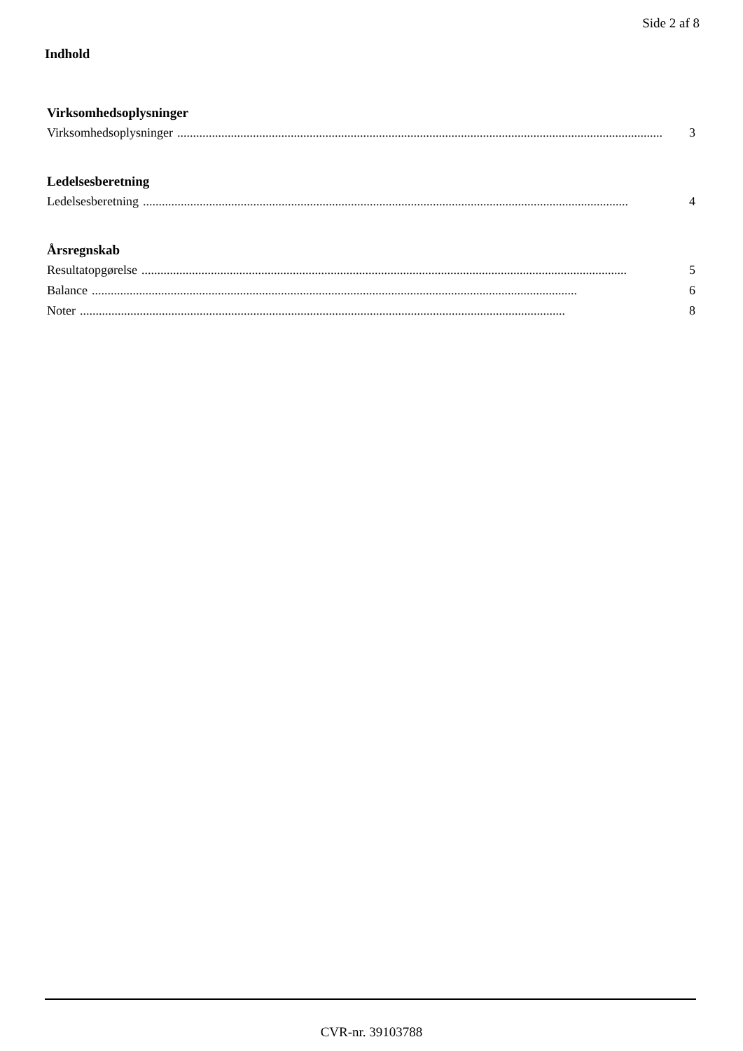Side 2 af 8
Indhold
Virksomhedsoplysninger
Virksomhedsoplysninger.......................................................................................................................................................... 3
Ledelsesberetning
Ledelsesberetning.......................................................................................................................................................... 4
Årsregnskab
Resultatopgørelse.......................................................................................................................................................... 5
Balance.......................................................................................................................................................... 6
Noter.......................................................................................................................................................... 8
CVR-nr. 39103788